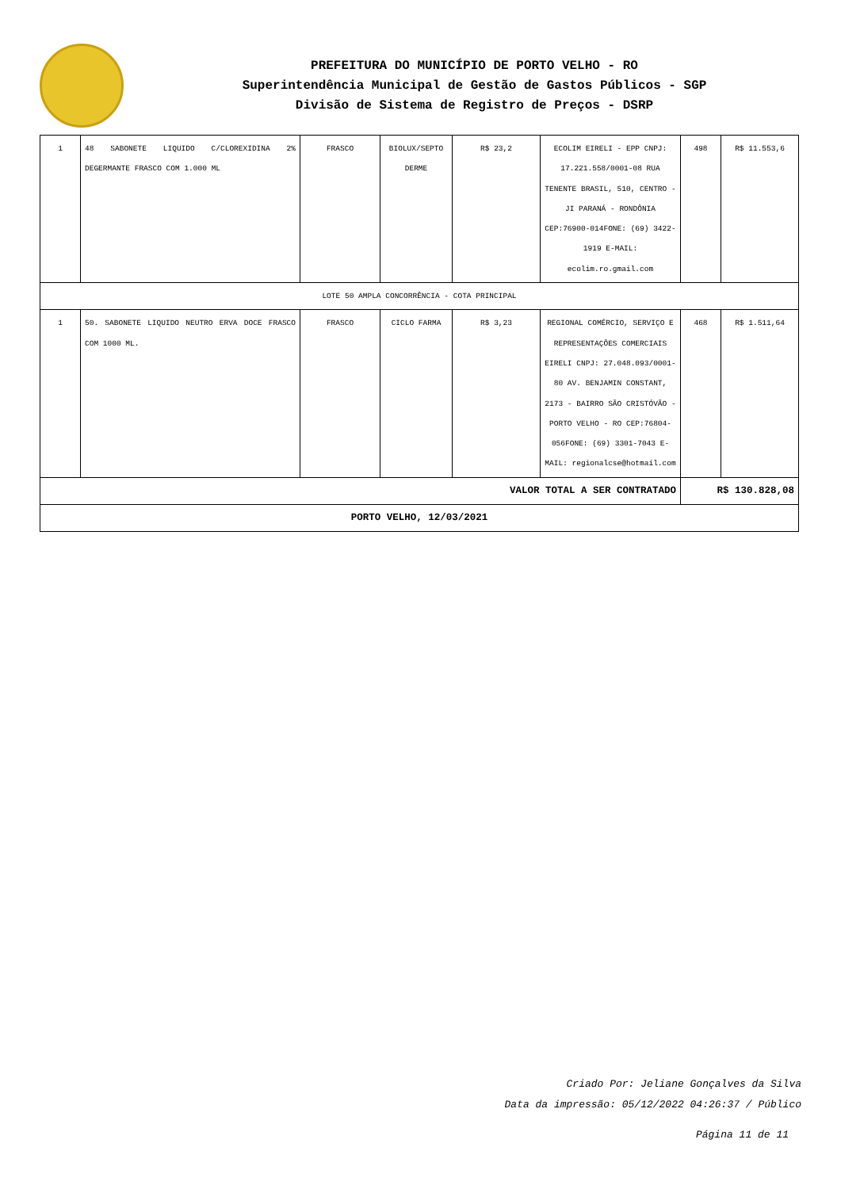PREFEITURA DO MUNICÍPIO DE PORTO VELHO - RO
Superintendência Municipal de Gestão de Gastos Públicos - SGP
Divisão de Sistema de Registro de Preços - DSRP
| 1 | 48 SABONETE LIQUIDO C/CLOREXIDINA 2% DEGERMANTE FRASCO COM 1.000 ML | FRASCO | BIOLUX/SEPTO DERME | R$ 23,2 | ECOLIM EIRELI - EPP CNPJ: 17.221.558/0001-08 RUA TENENTE BRASIL, 510, CENTRO - JI PARANÁ - RONDÔNIA CEP:76900-014FONE: (69) 3422-1919 E-MAIL: ecolim.ro.gmail.com | 498 | R$ 11.553,6 |
| LOTE 50 AMPLA CONCORRÊNCIA - COTA PRINCIPAL | | | | | | | |
| 1 | 50. SABONETE LIQUIDO NEUTRO ERVA DOCE FRASCO COM 1000 ML. | FRASCO | CICLO FARMA | R$ 3,23 | REGIONAL COMÉRCIO, SERVIÇO E REPRESENTAÇÕES COMERCIAIS EIRELI CNPJ: 27.048.093/0001-80 AV. BENJAMIN CONSTANT, 2173 - BAIRRO SÃO CRISTÓVÃO - PORTO VELHO - RO CEP:76804-056FONE: (69) 3301-7043 E-MAIL: regionalcse@hotmail.com | 468 | R$ 1.511,64 |
| VALOR TOTAL A SER CONTRATADO | | | | | | R$ 130.828,08 | |
| PORTO VELHO, 12/03/2021 | | | | | | | |
Criado Por: Jeliane Gonçalves da Silva
Data da impressão: 05/12/2022 04:26:37 / Público
Página 11 de 11